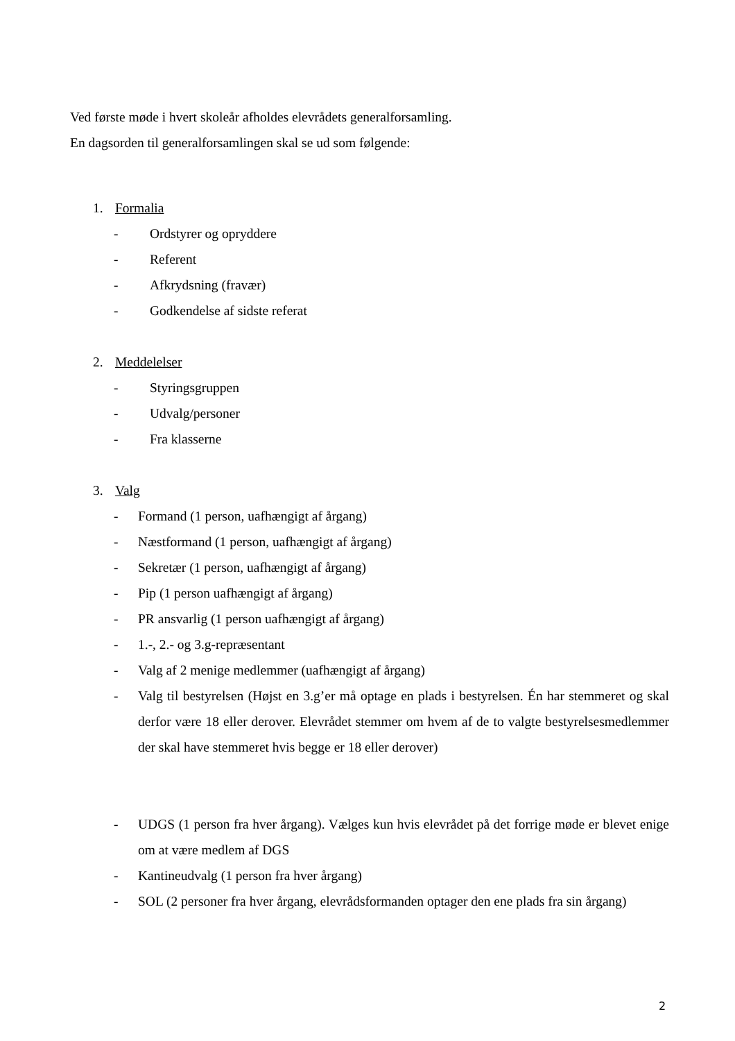Ved første møde i hvert skoleår afholdes elevrådets generalforsamling.
En dagsorden til generalforsamlingen skal se ud som følgende:
1. Formalia
- Ordstyrer og opryddere
- Referent
- Afkrydsning (fravær)
- Godkendelse af sidste referat
2. Meddelelser
- Styringsgruppen
- Udvalg/personer
- Fra klasserne
3. Valg
- Formand (1 person, uafhængigt af årgang)
- Næstformand (1 person, uafhængigt af årgang)
- Sekretær (1 person, uafhængigt af årgang)
- Pip (1 person uafhængigt af årgang)
- PR ansvarlig (1 person uafhængigt af årgang)
- 1.-, 2.- og 3.g-repræsentant
- Valg af 2 menige medlemmer (uafhængigt af årgang)
- Valg til bestyrelsen (Højst en 3.g’er må optage en plads i bestyrelsen. Én har stemmeret og skal derfor være 18 eller derover. Elevrådet stemmer om hvem af de to valgte bestyrelsesmedlemmer der skal have stemmeret hvis begge er 18 eller derover)
- UDGS (1 person fra hver årgang). Vælges kun hvis elevrådet på det forrige møde er blevet enige om at være medlem af DGS
- Kantineudvalg (1 person fra hver årgang)
- SOL (2 personer fra hver årgang, elevrådsformanden optager den ene plads fra sin årgang)
2